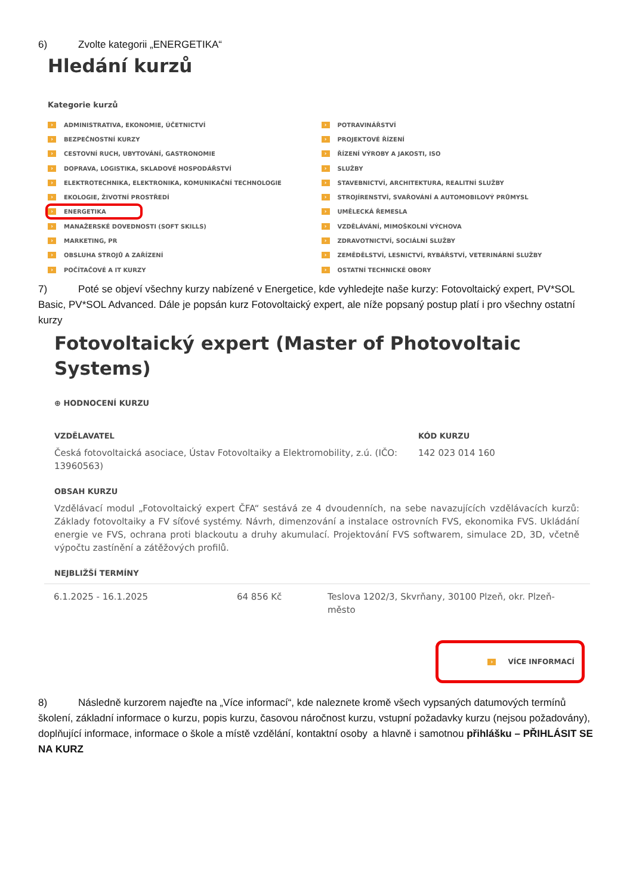6) Zvolte kategorii „ENERGETIKA“
Hledání kurzů
Kategorie kurzů
› ADMINISTRATIVA, EKONOMIE, ÚČETNICTVÍ
› BEZPEČNOSTNÍ KURZY
› CESTOVNÍ RUCH, UBYTOVÁNÍ, GASTRONOMIE
› DOPRAVA, LOGISTIKA, SKLADOVÉ HOSPODÁŘSTVÍ
› ELEKTROTECHNIKA, ELEKTRONIKA, KOMUNIKAČNÍ TECHNOLOGIE
› EKOLOGIE, ŽIVOTNÍ PROSTŘEDÍ
› ENERGETIKA
› MANAŽERSKÉ DOVEDNOSTI (SOFT SKILLS)
› MARKETING, PR
› OBSLUHA STROJŮ A ZAŘÍZENÍ
› POČÍTAČOVÉ A IT KURZY
› POTRAVINÁŘSTVÍ
› PROJEKTOVÉ ŘÍZENÍ
› ŘÍZENÍ VÝROBY A JAKOSTI, ISO
› SLUŽBY
› STAVEBNICTVÍ, ARCHITEKTURA, REALITNÍ SLUŽBY
› STROJÍRENSTVÍ, SVAŘOVÁNÍ A AUTOMOBILOVÝ PRŮMYSL
› UMĚLECKÁ ŘEMESLA
› VZDĚLÁVÁNÍ, MIMOŠKOLNÍ VÝCHOVA
› ZDRAVOTNICTVÍ, SOCIÁLNÍ SLUŽBY
› ZEMĚDĚLSTVÍ, LESNICTVÍ, RYBÁŘSTVÍ, VETERINÁRNÍ SLUŽBY
› OSTATNÍ TECHNICKÉ OBORY
7) Poté se objeví všechny kurzy nabízené v Energetice, kde vyhledejte naše kurzy: Fotovoltaický expert, PV*SOL Basic, PV*SOL Advanced. Dále je popsán kurz Fotovoltaický expert, ale níže popsaný postup platí i pro všechny ostatní kurzy
Fotovoltaický expert (Master of Photovoltaic Systems)
⊕ HODNOCENÍ KURZU
VZDĚLAVATEL
Česká fotovoltaická asociace, Ústav Fotovoltaiky a Elektromobility, z.ú. (IČO: 13960563)
KÓD KURZU
142 023 014 160
OBSAH KURZU
Vzdělávací modul „Fotovoltaický expert ČFA“ sestává ze 4 dvoudenních, na sebe navazujících vzdělávacích kurzů: Základy fotovoltaiky a FV síťové systémy. Návrh, dimenzování a instalace ostrovních FVS, ekonomika FVS. Ukládání energie ve FVS, ochrana proti blackoutu a druhy akumulací. Projektování FVS softwarem, simulace 2D, 3D, včetně výpočtu zastínění a zátěžových profilů.
NEJBLIŽŠÍ TERMÍNY
| 6.1.2025 - 16.1.2025 | 64 856 Kč | Teslova 1202/3, Skvrňany, 30100 Plzeň, okr. Plzeň-město |
› VÍCE INFORMACÍ
8) Následně kurzorem najeďte na „Více informací“, kde naleznete kromě všech vypsaných datumových termínů školení, základní informace o kurzu, popis kurzu, časovou náročnost kurzu, vstupní požadavky kurzu (nejsou požadovány), doplňující informace, informace o škole a místě vzdělání, kontaktní osoby a hlavně i samotnou přihlášku – PŘIHLÁSIT SE NA KURZ